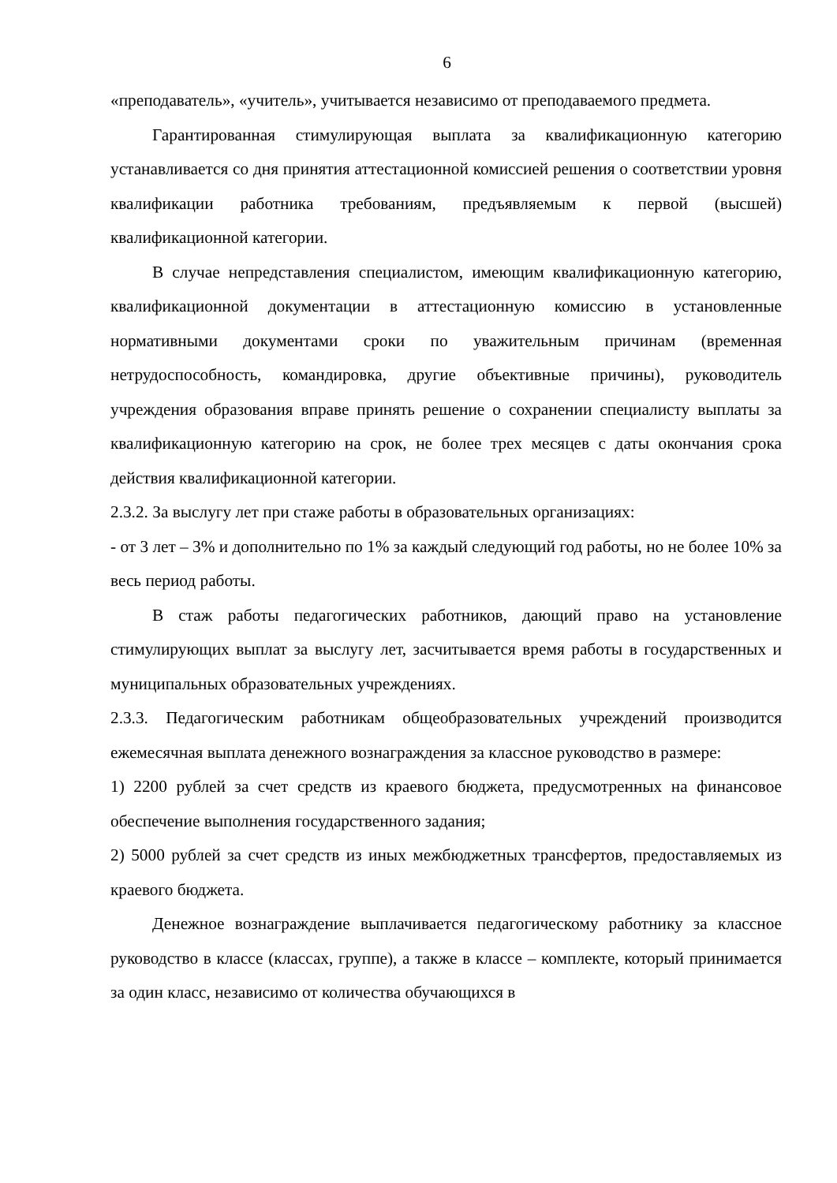6
«преподаватель», «учитель», учитывается независимо от преподаваемого предмета.
Гарантированная стимулирующая выплата за квалификационную категорию устанавливается со дня принятия аттестационной комиссией решения о соответствии уровня квалификации работника требованиям, предъявляемым к первой (высшей) квалификационной категории.
В случае непредставления специалистом, имеющим квалификационную категорию, квалификационной документации в аттестационную комиссию в установленные нормативными документами сроки по уважительным причинам (временная нетрудоспособность, командировка, другие объективные причины), руководитель учреждения образования вправе принять решение о сохранении специалисту выплаты за квалификационную категорию на срок, не более трех месяцев с даты окончания срока действия квалификационной категории.
2.3.2. За выслугу лет при стаже работы в образовательных организациях:
- от 3 лет – 3% и дополнительно по 1% за каждый следующий год работы, но не более 10% за весь период работы.
В стаж работы педагогических работников, дающий право на установление стимулирующих выплат за выслугу лет, засчитывается время работы в государственных и муниципальных образовательных учреждениях.
2.3.3. Педагогическим работникам общеобразовательных учреждений производится ежемесячная выплата денежного вознаграждения за классное руководство в размере:
1) 2200 рублей за счет средств из краевого бюджета, предусмотренных на финансовое обеспечение выполнения государственного задания;
2) 5000 рублей за счет средств из иных межбюджетных трансфертов, предоставляемых из краевого бюджета.
Денежное вознаграждение выплачивается педагогическому работнику за классное руководство в классе (классах, группе), а также в классе – комплекте, который принимается за один класс, независимо от количества обучающихся в